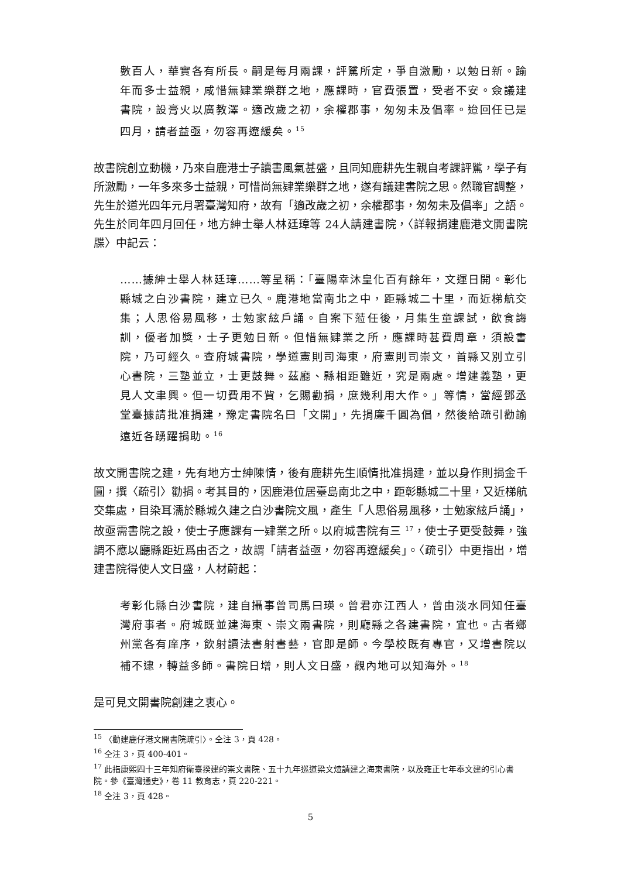數百人，華實各有所長。嗣是每月兩課，評騭所定，爭自激勵，以勉日新。踰年而多士益親，咸惜無肄業樂群之地，應課時，官費張置，受者不安。僉議建書院，設膏火以廣教澤。適改歲之初，余權郡事，匆匆未及倡率。迨回任已是四月，請者益亟，勿容再遼緩矣。<sup>15</sup>
故書院創立動機，乃來自鹿港士子讀書風氣甚盛，且同知鹿耕先生親自考課評騭，學子有所激勵，一年多來多士益親，可惜尚無肄業樂群之地，遂有議建書院之思。然職官調整，先生於道光四年元月署臺灣知府，故有「適改歲之初，余權郡事，匆匆未及倡率」之語。先生於同年四月回任，地方紳士舉人林廷璋等 24人請建書院，〈詳報捐建鹿港文開書院牒〉中記云：
……據紳士舉人林廷璋……等呈稱：「臺陽幸沐皇化百有餘年，文運日開。彰化縣城之白沙書院，建立已久。鹿港地當南北之中，距縣城二十里，而近梯航交集；人思俗易風移，士勉家絃戶誦。自案下蒞任後，月集生童課試，飲食誨訓，優者加獎，士子更勉日新。但惜無肄業之所，應課時甚費周章，須設書院，乃可經久。查府城書院，學道憲則司海東，府憲則司崇文，首縣又別立引心書院，三塾並立，士更鼓舞。茲廳、縣相距雖近，究是兩處。增建義塾，更見人文聿興。但一切費用不貲，乞賜勸捐，庶幾利用大作。」等情，當經鄧丞堂臺據請批准捐建，豫定書院名曰「文開」，先捐廉千圓為倡，然後給疏引勸諭遠近各踴躍捐助。<sup>16</sup>
故文開書院之建，先有地方士紳陳情，後有鹿耕先生順情批准捐建，並以身作則捐金千圓，撰〈疏引〉勸捐。考其目的，因鹿港位居臺島南北之中，距彰縣城二十里，又近梯航交集處，目染耳濡於縣城久建之白沙書院文風，產生「人思俗易風移，士勉家絃戶誦」，故亟需書院之設，使士子應課有一肄業之所。以府城書院有三 <sup>17</sup>，使士子更受鼓舞，強調不應以廳縣距近爲由否之，故謂「請者益亟，勿容再遼緩矣」。〈疏引〉中更指出，增建書院得使人文日盛，人材蔚起：
考彰化縣白沙書院，建自攝事曾司馬曰瑛。曾君亦江西人，曾由淡水同知任臺灣府事者。府城既並建海東、崇文兩書院，則廳縣之各建書院，宜也。古者鄉州黨各有庠序，飲射讀法書射書藝，官即是師。今學校既有專官，又增書院以補不逮，轉益多師。書院日增，則人文日盛，觀內地可以知海外。<sup>18</sup>
是可見文開書院創建之衷心。
<sup>15</sup> 〈勸建鹿仔港文開書院疏引〉。仝注 3，頁 428。
<sup>16</sup> 仝注 3，頁 400-401。
<sup>17</sup> 此指康熙四十三年知府衛臺揆建的崇文書院、五十九年巡道梁文煊請建之海東書院，以及雍正七年奉文建的引心書院。參《臺灣通史》，卷 11 教育志，頁 220-221。
<sup>18</sup> 仝注 3，頁 428。
5